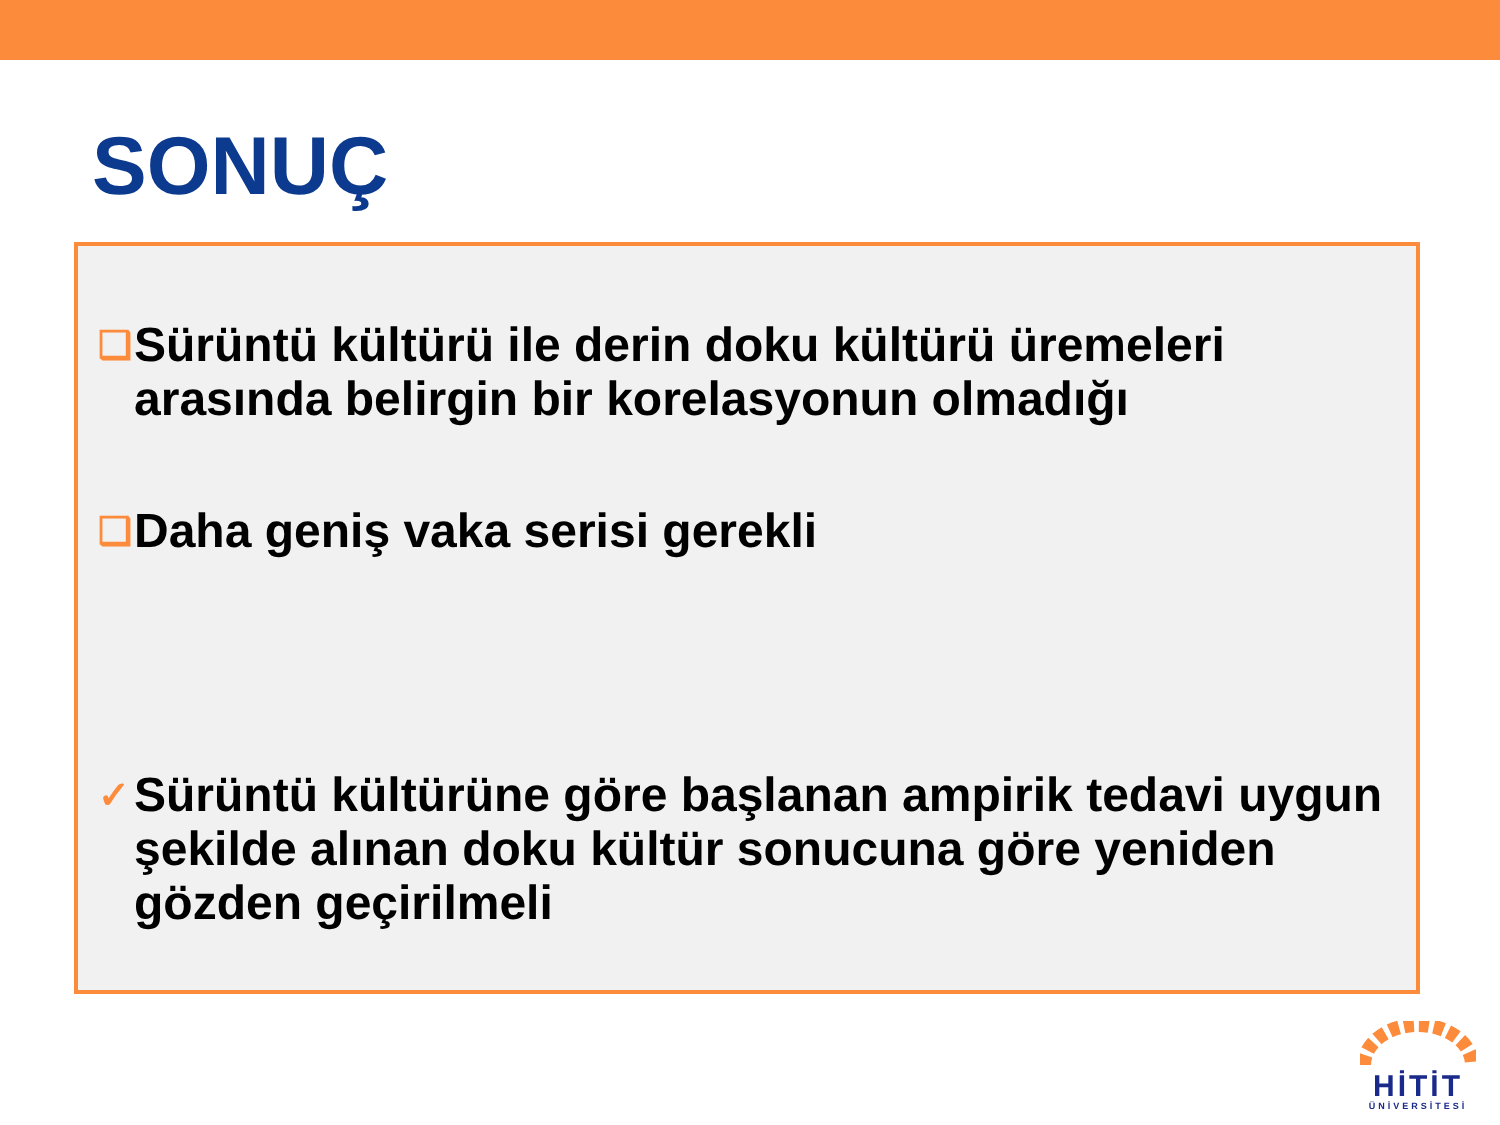SONUÇ
❑ Sürüntü kültürü ile derin doku kültürü üremeleri arasında belirgin bir korelasyonun olmadığı
❑ Daha geniş vaka serisi gerekli
✓ Sürüntü kültürüne göre başlanan ampirik tedavi uygun şekilde alınan doku kültür sonucuna göre yeniden gözden geçirilmeli
HİTİT
ÜNİVERSİTESİ